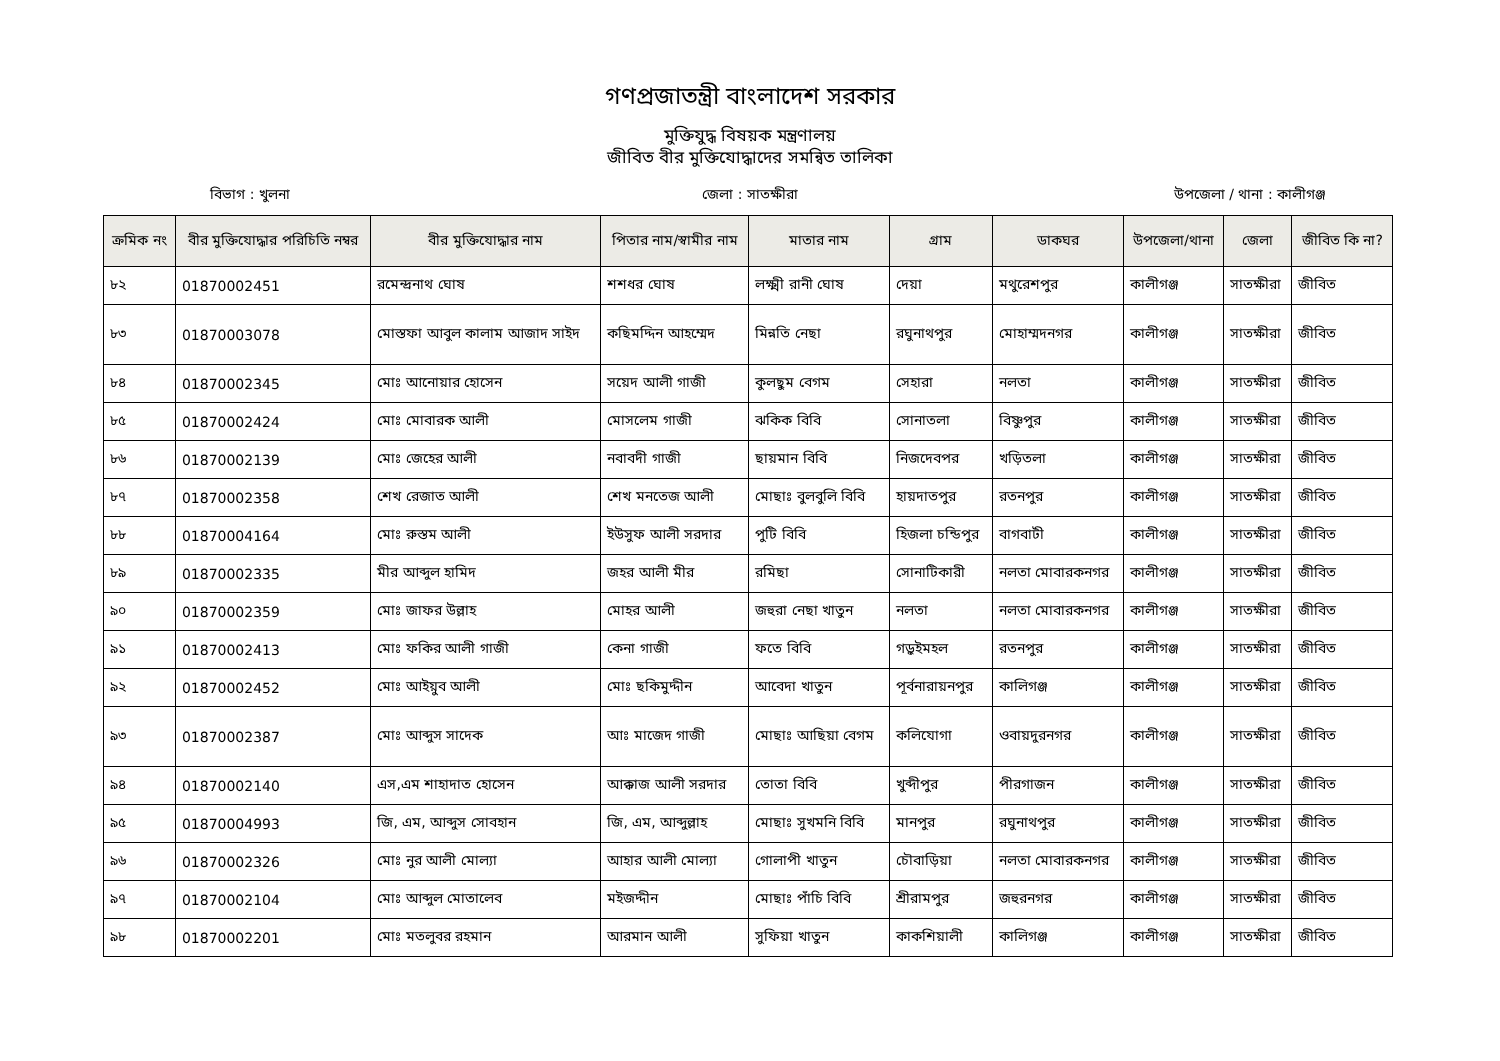গণপ্রজাতন্ত্রী বাংলাদেশ সরকার
মুক্তিযুদ্ধ বিষয়ক মন্ত্রণালয়
জীবিত বীর মুক্তিযোদ্ধাদের সমন্বিত তালিকা
বিভাগ : খুলনা জেলা : সাতক্ষীরা উপজেলা / থানা : কালীগঞ্জ
| ক্রমিক নং | বীর মুক্তিযোদ্ধার পরিচিতি নম্বর | বীর মুক্তিযোদ্ধার নাম | পিতার নাম/স্বামীর নাম | মাতার নাম | গ্রাম | ডাকঘর | উপজেলা/থানা | জেলা | জীবিত কি না? |
| --- | --- | --- | --- | --- | --- | --- | --- | --- | --- |
| ৮২ | 01870002451 | রমেন্দ্রনাথ ঘোষ | শশধর ঘোষ | লক্ষ্মী রানী ঘোষ | দেয়া | মথুরেশপুর | কালীগঞ্জ | সাতক্ষীরা | জীবিত |
| ৮৩ | 01870003078 | মোস্তফা আবুল কালাম আজাদ সাইদ | কছিমদ্দিন আহম্মেদ | মিন্নতি নেছা | রঘুনাথপুর | মোহাম্মদনগর | কালীগঞ্জ | সাতক্ষীরা | জীবিত |
| ৮৪ | 01870002345 | মোঃ আনোয়ার হোসেন | সয়েদ আলী গাজী | কুলছুম বেগম | সেহারা | নলতা | কালীগঞ্জ | সাতক্ষীরা | জীবিত |
| ৮৫ | 01870002424 | মোঃ মোবারক আলী | মোসলেম গাজী | ঝকিক বিবি | সোনাতলা | বিষ্ণুপুর | কালীগঞ্জ | সাতক্ষীরা | জীবিত |
| ৮৬ | 01870002139 | মোঃ জেহের আলী | নবাবদী গাজী | ছায়মান বিবি | নিজদেবপর | খড়িতলা | কালীগঞ্জ | সাতক্ষীরা | জীবিত |
| ৮৭ | 01870002358 | শেখ রেজাত আলী | শেখ মনতেজ আলী | মোছাঃ বুলবুলি বিবি | হায়দাতপুর | রতনপুর | কালীগঞ্জ | সাতক্ষীরা | জীবিত |
| ৮৮ | 01870004164 | মোঃ রুস্তম আলী | ইউসুফ আলী সরদার | পুটি বিবি | হিজলা চন্ডিপুর | বাগবাটী | কালীগঞ্জ | সাতক্ষীরা | জীবিত |
| ৮৯ | 01870002335 | মীর আব্দুল হামিদ | জহর আলী মীর | রমিছা | সোনাটিকারী | নলতা মোবারকনগর | কালীগঞ্জ | সাতক্ষীরা | জীবিত |
| ৯০ | 01870002359 | মোঃ জাফর উল্লাহ | মোহর আলী | জহুরা নেছা খাতুন | নলতা | নলতা মোবারকনগর | কালীগঞ্জ | সাতক্ষীরা | জীবিত |
| ৯১ | 01870002413 | মোঃ ফকির আলী গাজী | কেনা গাজী | ফতে বিবি | গড়ুইমহল | রতনপুর | কালীগঞ্জ | সাতক্ষীরা | জীবিত |
| ৯২ | 01870002452 | মোঃ আইয়ুব আলী | মোঃ ছকিমুদ্দীন | আবেদা খাতুন | পূর্বনারায়নপুর | কালিগঞ্জ | কালীগঞ্জ | সাতক্ষীরা | জীবিত |
| ৯৩ | 01870002387 | মোঃ আব্দুস সাদেক | আঃ মাজেদ গাজী | মোছাঃ আছিয়া বেগম | কলিযোগা | ওবায়দুরনগর | কালীগঞ্জ | সাতক্ষীরা | জীবিত |
| ৯৪ | 01870002140 | এস,এম শাহাদাত হোসেন | আক্কাজ আলী সরদার | তোতা বিবি | খুব্দীপুর | পীরগাজন | কালীগঞ্জ | সাতক্ষীরা | জীবিত |
| ৯৫ | 01870004993 | জি, এম, আব্দুস সোবহান | জি, এম, আব্দুল্লাহ | মোছাঃ সুখমনি বিবি | মানপুর | রঘুনাথপুর | কালীগঞ্জ | সাতক্ষীরা | জীবিত |
| ৯৬ | 01870002326 | মোঃ নুর আলী মোল্যা | আহার আলী মোল্যা | গোলাপী খাতুন | চৌবাড়িয়া | নলতা মোবারকনগর | কালীগঞ্জ | সাতক্ষীরা | জীবিত |
| ৯৭ | 01870002104 | মোঃ আব্দুল মোতালেব | মইজদ্দীন | মোছাঃ পাঁচি বিবি | শ্রীরামপুর | জহুরনগর | কালীগঞ্জ | সাতক্ষীরা | জীবিত |
| ৯৮ | 01870002201 | মোঃ মতলুবর রহমান | আরমান আলী | সুফিয়া খাতুন | কাকশিয়ালী | কালিগঞ্জ | কালীগঞ্জ | সাতক্ষীরা | জীবিত |